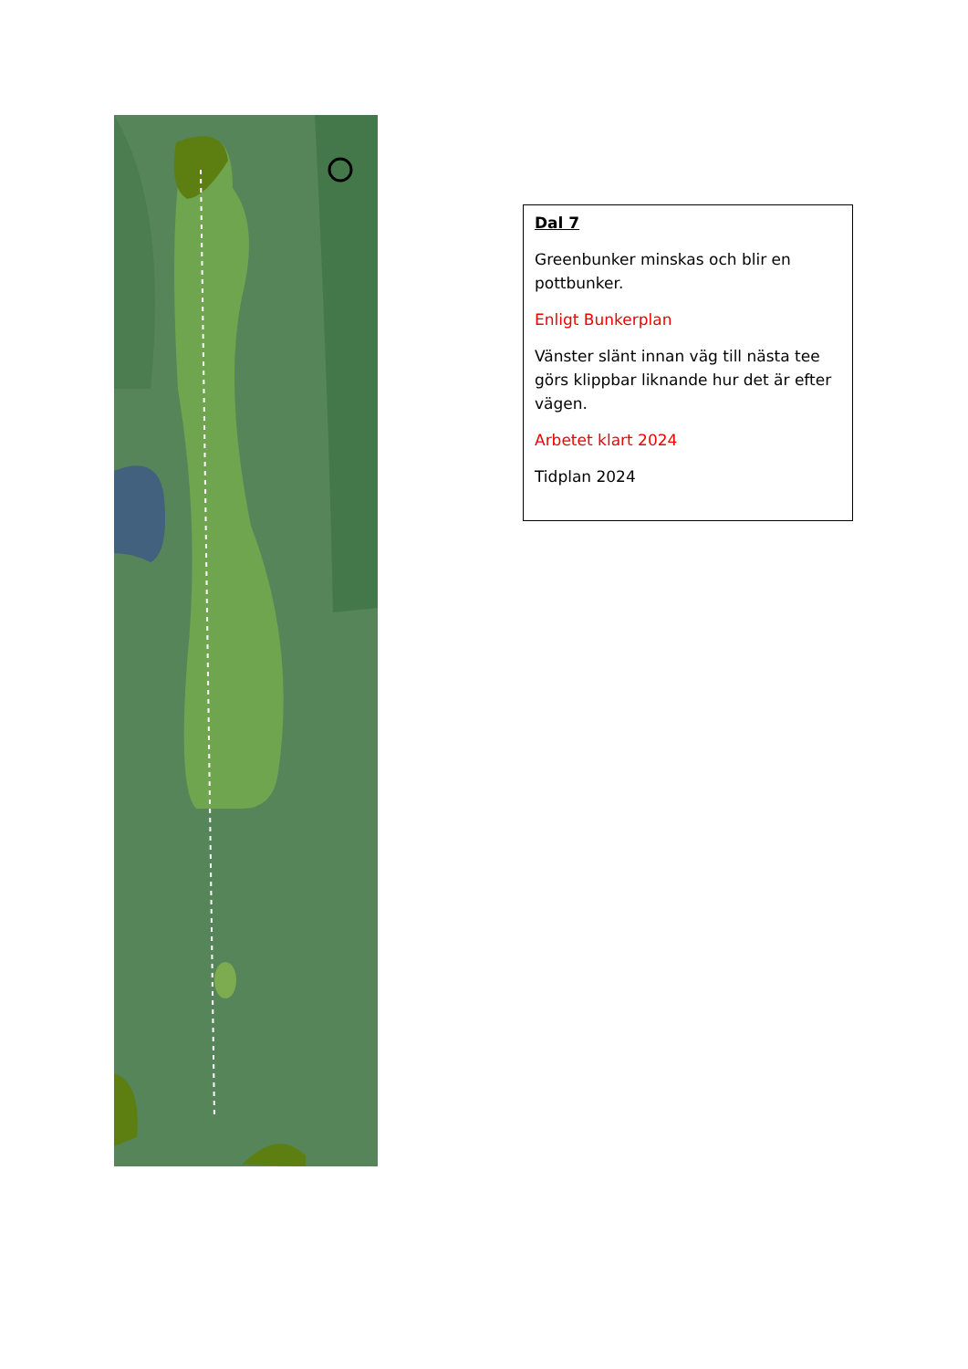Dal 7
Greenbunker minskas och blir en pottbunker.
Enligt Bunkerplan
Vänster slänt innan väg till nästa tee görs klippbar liknande hur det är efter vägen.
Arbetet klart 2024
Tidplan 2024